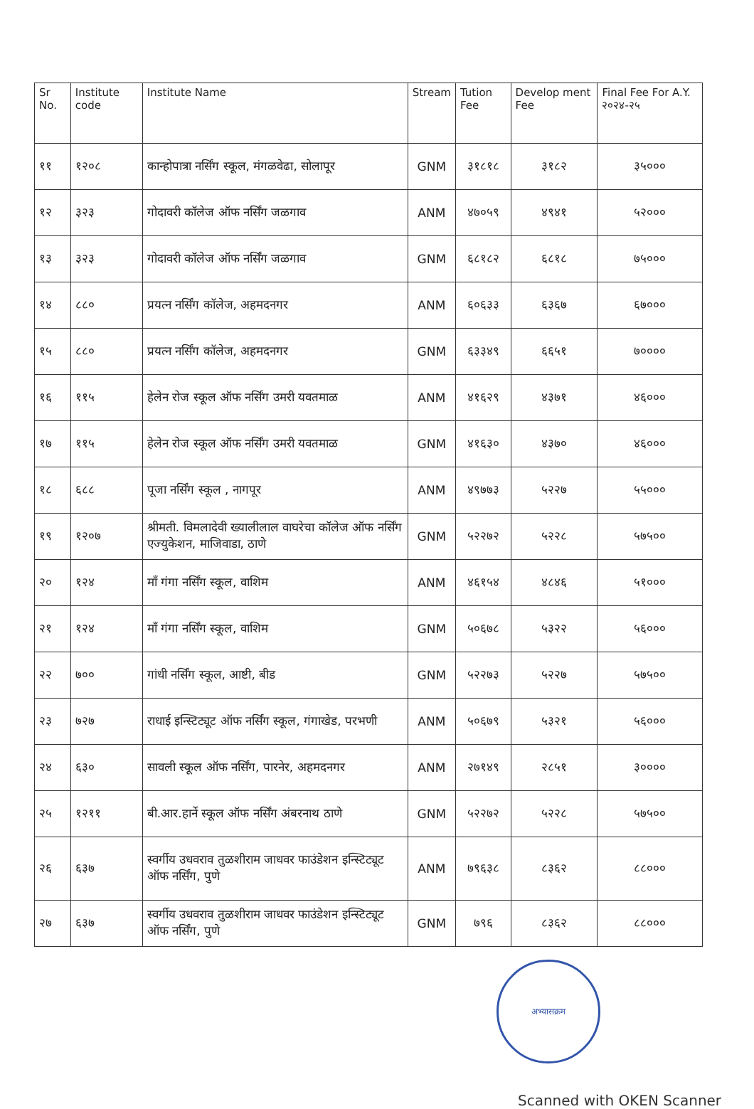| Sr No. | Institute code | Institute Name | Stream | Tution Fee | Develop ment Fee | Final Fee For A.Y. २०२४-२५ |
| --- | --- | --- | --- | --- | --- | --- |
| ११ | १२०८ | कान्होपात्रा नर्सिंग स्कूल, मंगळवेढा, सोलापूर | GNM | ३१८१८ | ३१८२ | ३५००० |
| १२ | ३२३ | गोदावरी कॉलेज ऑफ नर्सिंग जळगाव | ANM | ४७०५९ | ४९४१ | ५२००० |
| १३ | ३२३ | गोदावरी कॉलेज ऑफ नर्सिंग जळगाव | GNM | ६८१८२ | ६८१८ | ७५००० |
| १४ | ८८० | प्रयत्न नर्सिंग कॉलेज, अहमदनगर | ANM | ६०६३३ | ६३६७ | ६७००० |
| १५ | ८८० | प्रयत्न नर्सिंग कॉलेज, अहमदनगर | GNM | ६३३४९ | ६६५१ | ७०००० |
| १६ | ११५ | हेलेन रोज स्कूल ऑफ नर्सिंग उमरी यवतमाळ | ANM | ४१६२९ | ४३७१ | ४६००० |
| १७ | ११५ | हेलेन रोज स्कूल ऑफ नर्सिंग उमरी यवतमाळ | GNM | ४१६३० | ४३७० | ४६००० |
| १८ | ६८८ | पूजा नर्सिंग स्कूल , नागपूर | ANM | ४९७७३ | ५२२७ | ५५००० |
| १९ | १२०७ | श्रीमती. विमलादेवी ख्यालीलाल वाघरेचा कॉलेज ऑफ नर्सिंग एज्युकेशन, माजिवाडा, ठाणे | GNM | ५२२७२ | ५२२८ | ५७५०० |
| २० | १२४ | माँ गंगा नर्सिंग स्कूल, वाशिम | ANM | ४६१५४ | ४८४६ | ५१००० |
| २१ | १२४ | माँ गंगा नर्सिंग स्कूल, वाशिम | GNM | ५०६७८ | ५३२२ | ५६००० |
| २२ | ७०० | गांधी नर्सिंग स्कूल, आष्टी, बीड | GNM | ५२२७३ | ५२२७ | ५७५०० |
| २३ | ७२७ | राधाई इन्स्टिट्यूट ऑफ नर्सिंग स्कूल, गंगाखेड, परभणी | ANM | ५०६७९ | ५३२१ | ५६००० |
| २४ | ६३० | सावली स्कूल ऑफ नर्सिंग, पारनेर, अहमदनगर | ANM | २७१४९ | २८५१ | ३०००० |
| २५ | १२११ | बी.आर.हार्ने स्कूल ऑफ नर्सिंग अंबरनाथ ठाणे | GNM | ५२२७२ | ५२२८ | ५७५०० |
| २६ | ६३७ | स्वर्गीय उधवराव तुळशीराम जाधवर फाउंडेशन इन्स्टिट्यूट ऑफ नर्सिंग, पुणे | ANM | ७९६३८ | ८३६२ | ८८००० |
| २७ | ६३७ | स्वर्गीय उधवराव तुळशीराम जाधवर फाउंडेशन इन्स्टिट्यूट ऑफ नर्सिंग, पुणे | GNM | ७९६ | ८३६२ | ८८००० |
अभ्यासक्रम
Scanned with OKEN Scanner